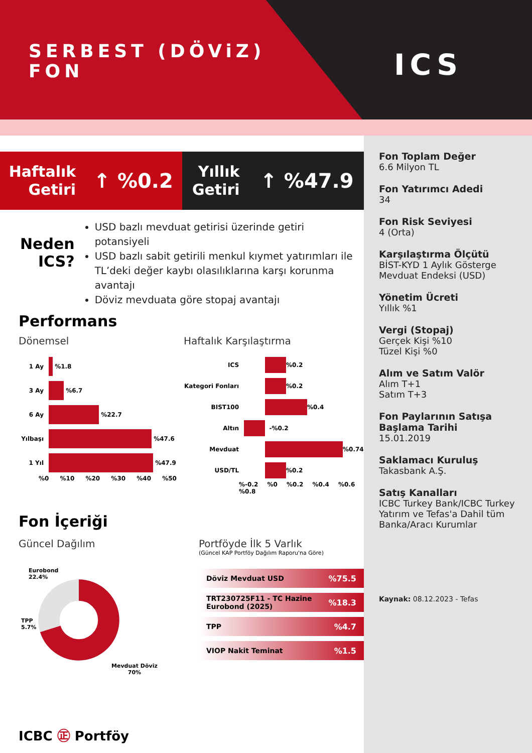SERBEST (DÖViZ)
FON
ICS
Haftalık
Getiri ↑ %0.2
Yıllık
Getiri ↑ %47.9
Neden
ICS?
USD bazlı mevduat getirisi üzerinde getiri potansiyeli
USD bazlı sabit getirili menkul kıymet yatırımları ile TL’deki değer kaybı olasılıklarına karşı korunma avantajı
Döviz mevduata göre stopaj avantajı
Performans
Dönemsel
1 Ay
%1.8
3 Ay
%6.7
6 Ay
%22.7
Yılbaşı
%47.6
1 Yıl
%47.9
%0 %10 %20 %30 %40 %50
Haftalık Karşılaştırma
ICS
%0.2
Kategori Fonları
%0.2
BIST100
%0.4
Altın
-%0.2
Mevduat
%0.74
USD/TL
%0.2
%-0.2 %0 %0.2 %0.4 %0.6 %0.8
Fon İçeriği
Güncel Dağılım
Eurobond
22.4%
TPP
5.7%
Mevduat Döviz
70%
Portföyde İlk 5 Varlık
(Güncel KAP Portföy Dağılım Raporu'na Göre)
Döviz Mevduat USD%75.5
TRT230725F11 - TC Hazine Eurobond (2025)%18.3
TPP%4.7
VIOP Nakit Teminat%1.5
ICBC ㊣ Portföy
Fon Toplam Değer
6.6 Milyon TL
Fon Yatırımcı Adedi
34
Fon Risk Seviyesi
4 (Orta)
Karşılaştırma Ölçütü
BİST-KYD 1 Aylık Gösterge Mevduat Endeksi (USD)
Yönetim Ücreti
Yıllık %1
Vergi (Stopaj)
Gerçek Kişi %10
Tüzel Kişi %0
Alım ve Satım Valör
Alım T+1
Satım T+3
Fon Paylarının Satışa Başlama Tarihi
15.01.2019
Saklamacı Kuruluş
Takasbank A.Ş.
Satış Kanalları
ICBC Turkey Bank/ICBC Turkey Yatırım ve Tefas'a Dahil tüm Banka/Aracı Kurumlar
Kaynak: 08.12.2023 - Tefas